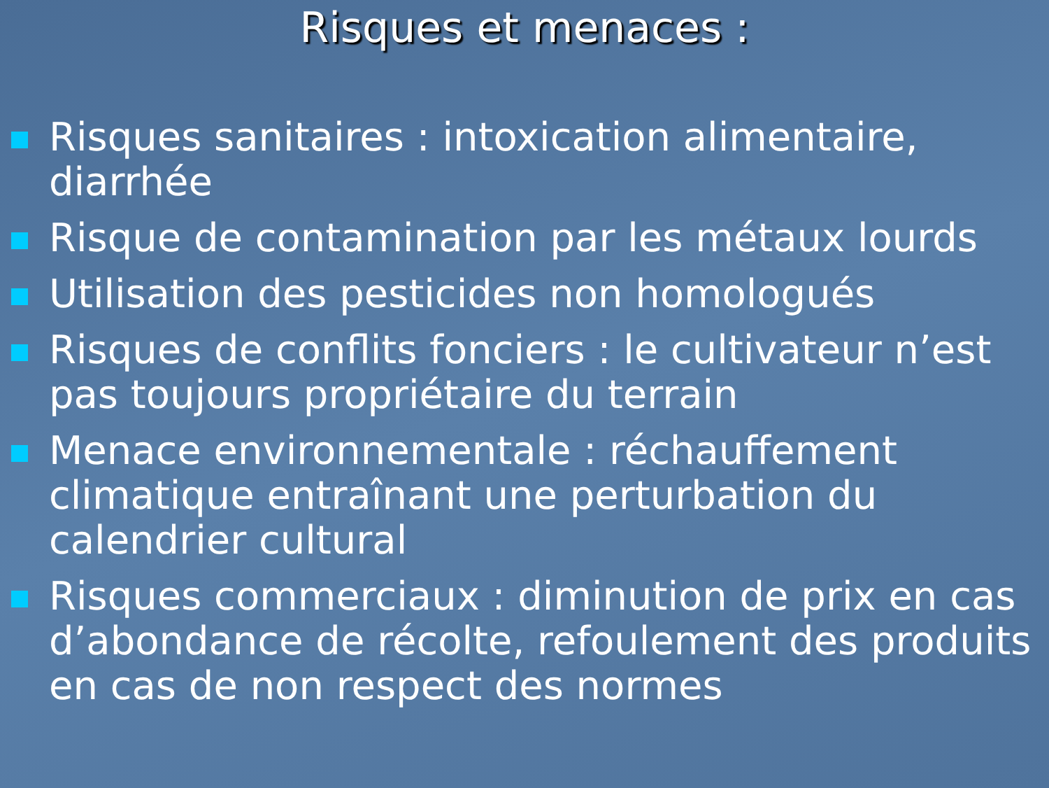Risques et menaces :
Risques sanitaires : intoxication alimentaire, diarrhée
Risque de contamination par les métaux lourds
Utilisation des pesticides non homologués
Risques de conflits fonciers : le cultivateur n’est pas toujours propriétaire du terrain
Menace environnementale : réchauffement climatique entraînant une perturbation du calendrier cultural
Risques commerciaux : diminution de prix en cas d’abondance de récolte, refoulement des produits en cas de non respect des normes